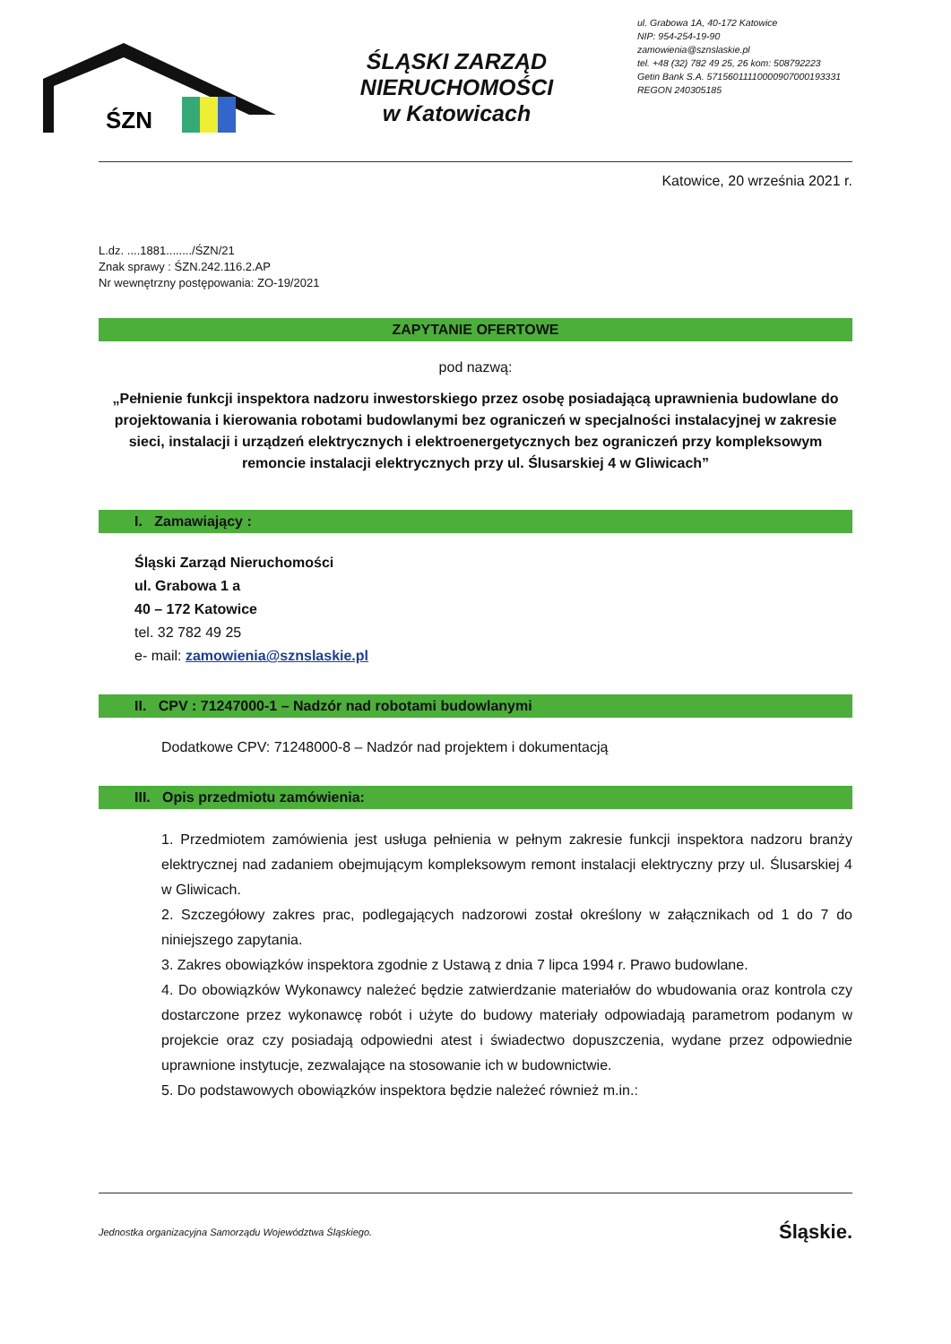ŚZN
ŚLĄSKI ZARZĄD NIERUCHOMOŚCI
w Katowicach
ul. Grabowa 1A, 40-172 Katowice
NIP: 954-254-19-90
zamowienia@sznslaskie.pl
tel. +48 (32) 782 49 25, 26 kom: 508792223
Getin Bank S.A. 57156011110000907000193331
REGON 240305185
Katowice, 20 września 2021 r.
L.dz. ....1881......../ŚZN/21
Znak sprawy : ŚZN.242.116.2.AP
Nr wewnętrzny postępowania: ZO-19/2021
ZAPYTANIE OFERTOWE
pod nazwą:
„Pełnienie funkcji inspektora nadzoru inwestorskiego przez osobę posiadającą uprawnienia budowlane do projektowania i kierowania robotami budowlanymi bez ograniczeń w specjalności instalacyjnej w zakresie sieci, instalacji i urządzeń elektrycznych i elektroenergetycznych bez ograniczeń przy kompleksowym remoncie instalacji elektrycznych przy ul. Ślusarskiej 4 w Gliwicach”
I. Zamawiający :
Śląski Zarząd Nieruchomości
ul. Grabowa 1 a
40 – 172 Katowice
tel. 32 782 49 25
e- mail: zamowienia@sznslaskie.pl
II. CPV : 71247000-1 – Nadzór nad robotami budowlanymi
Dodatkowe CPV: 71248000-8 – Nadzór nad projektem i dokumentacją
III. Opis przedmiotu zamówienia:
1. Przedmiotem zamówienia jest usługa pełnienia w pełnym zakresie funkcji inspektora nadzoru branży elektrycznej nad zadaniem obejmującym kompleksowym remont instalacji elektryczny przy ul. Ślusarskiej 4 w Gliwicach.
2. Szczegółowy zakres prac, podlegających nadzorowi został określony w załącznikach od 1 do 7 do niniejszego zapytania.
3. Zakres obowiązków inspektora zgodnie z Ustawą z dnia 7 lipca 1994 r. Prawo budowlane.
4. Do obowiązków Wykonawcy należeć będzie zatwierdzanie materiałów do wbudowania oraz kontrola czy dostarczone przez wykonawcę robót i użyte do budowy materiały odpowiadają parametrom podanym w projekcie oraz czy posiadają odpowiedni atest i świadectwo dopuszczenia, wydane przez odpowiednie uprawnione instytucje, zezwalające na stosowanie ich w budownictwie.
5. Do podstawowych obowiązków inspektora będzie należeć również m.in.:
Jednostka organizacyjna Samorządu Województwa Śląskiego. Śląskie.